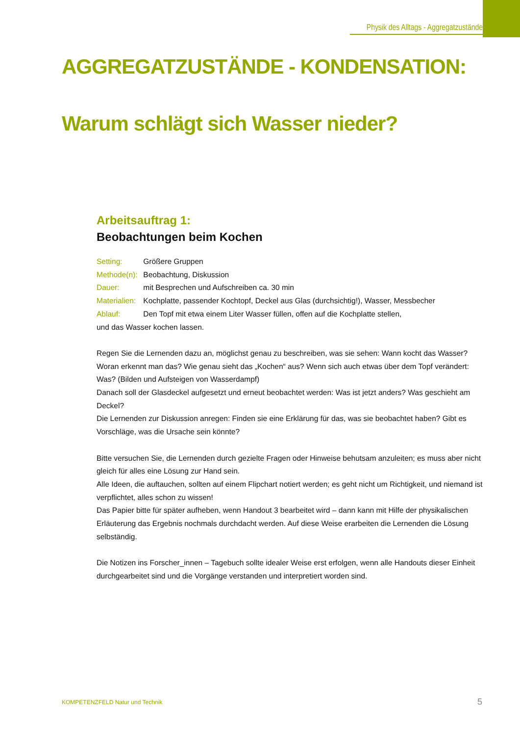Physik des Alltags - Aggregatzustände
AGGREGATZUSTÄNDE - KONDENSATION:
Warum schlägt sich Wasser nieder?
Arbeitsauftrag 1:
Beobachtungen beim Kochen
Setting: Größere Gruppen
Methode(n): Beobachtung, Diskussion
Dauer: mit Besprechen und Aufschreiben ca. 30 min
Materialien: Kochplatte, passender Kochtopf, Deckel aus Glas (durchsichtig!), Wasser, Messbecher
Ablauf: Den Topf mit etwa einem Liter Wasser füllen, offen auf die Kochplatte stellen,
und das Wasser kochen lassen.
Regen Sie die Lernenden dazu an, möglichst genau zu beschreiben, was sie sehen: Wann kocht das Wasser? Woran erkennt man das? Wie genau sieht das „Kochen“ aus? Wenn sich auch etwas über dem Topf verändert: Was? (Bilden und Aufsteigen von Wasserdampf)
Danach soll der Glasdeckel aufgesetzt und erneut beobachtet werden: Was ist jetzt anders? Was geschieht am Deckel?
Die Lernenden zur Diskussion anregen: Finden sie eine Erklärung für das, was sie beobachtet haben? Gibt es Vorschläge, was die Ursache sein könnte?
Bitte versuchen Sie, die Lernenden durch gezielte Fragen oder Hinweise behutsam anzuleiten; es muss aber nicht gleich für alles eine Lösung zur Hand sein.
Alle Ideen, die auftauchen, sollten auf einem Flipchart notiert werden; es geht nicht um Richtigkeit, und niemand ist verpflichtet, alles schon zu wissen!
Das Papier bitte für später aufheben, wenn Handout 3 bearbeitet wird – dann kann mit Hilfe der physikalischen Erläuterung das Ergebnis nochmals durchdacht werden. Auf diese Weise erarbeiten die Lernenden die Lösung selbständig.
Die Notizen ins Forscher_innen – Tagebuch sollte idealer Weise erst erfolgen, wenn alle Handouts dieser Einheit durchgearbeitet sind und die Vorgänge verstanden und interpretiert worden sind.
KOMPETENZFELD Natur und Technik
5